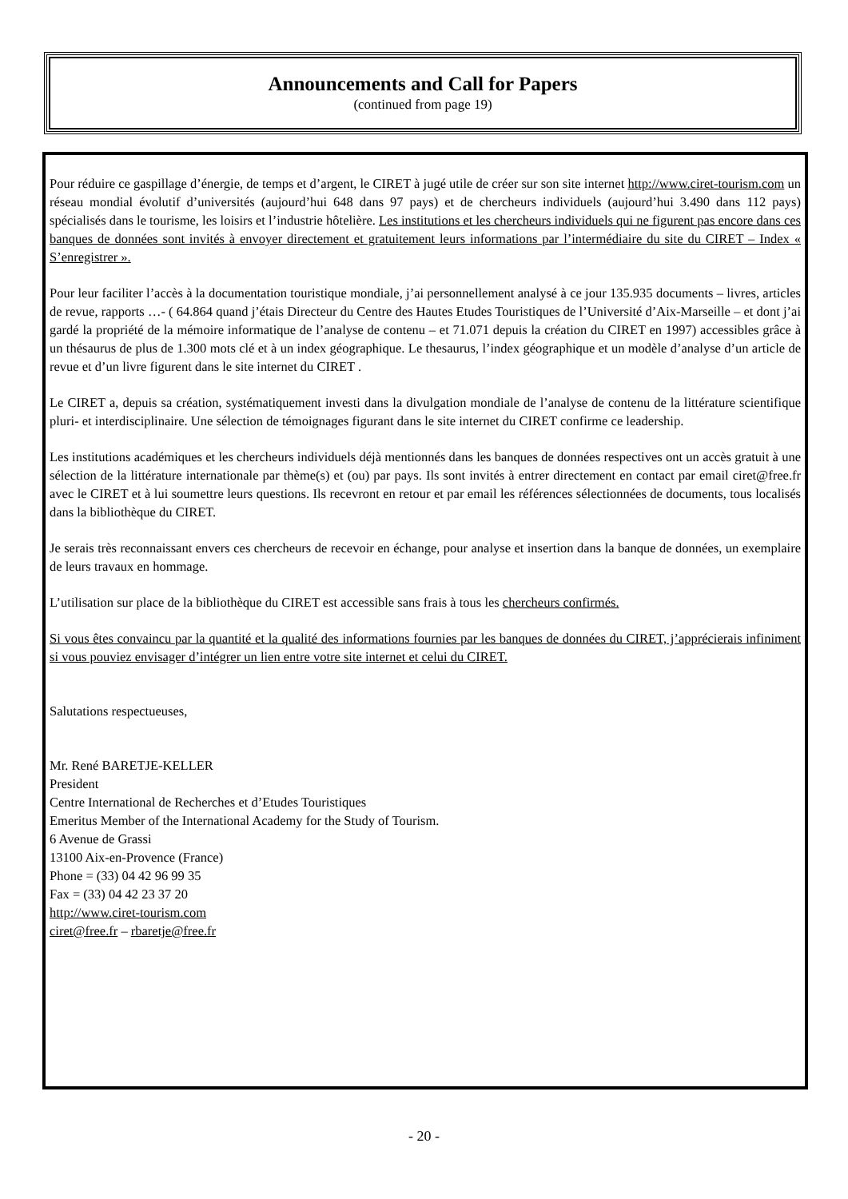Announcements and Call for Papers
(continued from page 19)
Pour réduire ce gaspillage d’énergie, de temps et d’argent, le CIRET à jugé utile de créer sur son site internet http://www.ciret-tourism.com un réseau mondial évolutif d’universités (aujourd’hui 648 dans 97 pays) et de chercheurs individuels (aujourd’hui 3.490 dans 112 pays) spécialisés dans le tourisme, les loisirs et l’industrie hôtelière. Les institutions et les chercheurs individuels qui ne figurent pas encore dans ces banques de données sont invités à envoyer directement et gratuitement leurs informations par l’intermédiaire du site du CIRET – Index « S’enregistrer ».
Pour leur faciliter l’accès à la documentation touristique mondiale, j’ai personnellement analysé à ce jour 135.935 documents – livres, articles de revue, rapports …- ( 64.864 quand j’étais Directeur du Centre des Hautes Etudes Touristiques de l’Université d’Aix-Marseille – et dont j’ai gardé la propriété de la mémoire informatique de l’analyse de contenu – et 71.071 depuis la création du CIRET en 1997) accessibles grâce à un thésaurus de plus de 1.300 mots clé et à un index géographique. Le thesaurus, l’index géographique et un modèle d’analyse d’un article de revue et d’un livre figurent dans le site internet du CIRET .
Le CIRET a, depuis sa création, systématiquement investi dans la divulgation mondiale de l’analyse de contenu de la littérature scientifique pluri- et interdisciplinaire. Une sélection de témoignages figurant dans le site internet du CIRET confirme ce leadership.
Les institutions académiques et les chercheurs individuels déjà mentionnés dans les banques de données respectives ont un accès gratuit à une sélection de la littérature internationale par thème(s) et (ou) par pays. Ils sont invités à entrer directement en contact par email ciret@free.fr avec le CIRET et à lui soumettre leurs questions. Ils recevront en retour et par email les références sélectionnées de documents, tous localisés dans la bibliothèque du CIRET.
Je serais très reconnaissant envers ces chercheurs de recevoir en échange, pour analyse et insertion dans la banque de données, un exemplaire de leurs travaux en hommage.
L’utilisation sur place de la bibliothèque du CIRET est accessible sans frais à tous les chercheurs confirmés.
Si vous êtes convaincu par la quantité et la qualité des informations fournies par les banques de données du CIRET, j’apprécierais infiniment si vous pouviez envisager d’intégrer un lien entre votre site internet et celui du CIRET.
Salutations respectueuses,
Mr. René BARETJE-KELLER
President
Centre International de Recherches et d’Etudes Touristiques
Emeritus Member of the International Academy for the Study of Tourism.
6 Avenue de Grassi
13100 Aix-en-Provence (France)
Phone = (33) 04 42 96 99 35
Fax = (33) 04 42 23 37 20
http://www.ciret-tourism.com
ciret@free.fr – rbaretje@free.fr
- 20 -